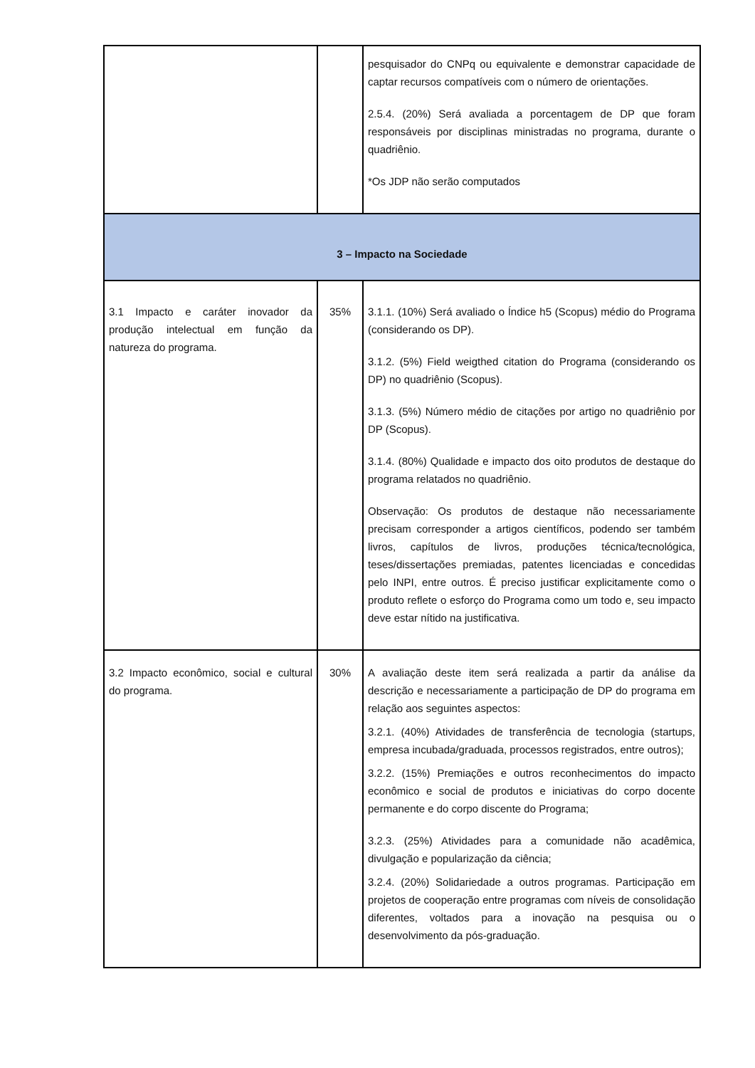| | | pesquisador do CNPq ou equivalente e demonstrar capacidade de captar recursos compatíveis com o número de orientações. 2.5.4. (20%) Será avaliada a porcentagem de DP que foram responsáveis por disciplinas ministradas no programa, durante o quadriênio. *Os JDP não serão computados |
| 3 – Impacto na Sociedade | | |
| 3.1 Impacto e caráter inovador da produção intelectual em função da natureza do programa. | 35% | 3.1.1. (10%) Será avaliado o Índice h5 (Scopus) médio do Programa (considerando os DP). 3.1.2. (5%) Field weigthed citation do Programa (considerando os DP) no quadriênio (Scopus). 3.1.3. (5%) Número médio de citações por artigo no quadriênio por DP (Scopus). 3.1.4. (80%) Qualidade e impacto dos oito produtos de destaque do programa relatados no quadriênio. Observação: Os produtos de destaque não necessariamente precisam corresponder a artigos científicos, podendo ser também livros, capítulos de livros, produções técnica/tecnológica, teses/dissertações premiadas, patentes licenciadas e concedidas pelo INPI, entre outros. É preciso justificar explicitamente como o produto reflete o esforço do Programa como um todo e, seu impacto deve estar nítido na justificativa. |
| 3.2 Impacto econômico, social e cultural do programa. | 30% | A avaliação deste item será realizada a partir da análise da descrição e necessariamente a participação de DP do programa em relação aos seguintes aspectos: 3.2.1. (40%) Atividades de transferência de tecnologia (startups, empresa incubada/graduada, processos registrados, entre outros); 3.2.2. (15%) Premiações e outros reconhecimentos do impacto econômico e social de produtos e iniciativas do corpo docente permanente e do corpo discente do Programa; 3.2.3. (25%) Atividades para a comunidade não acadêmica, divulgação e popularização da ciência; 3.2.4. (20%) Solidariedade a outros programas. Participação em projetos de cooperação entre programas com níveis de consolidação diferentes, voltados para a inovação na pesquisa ou o desenvolvimento da pós-graduação. |